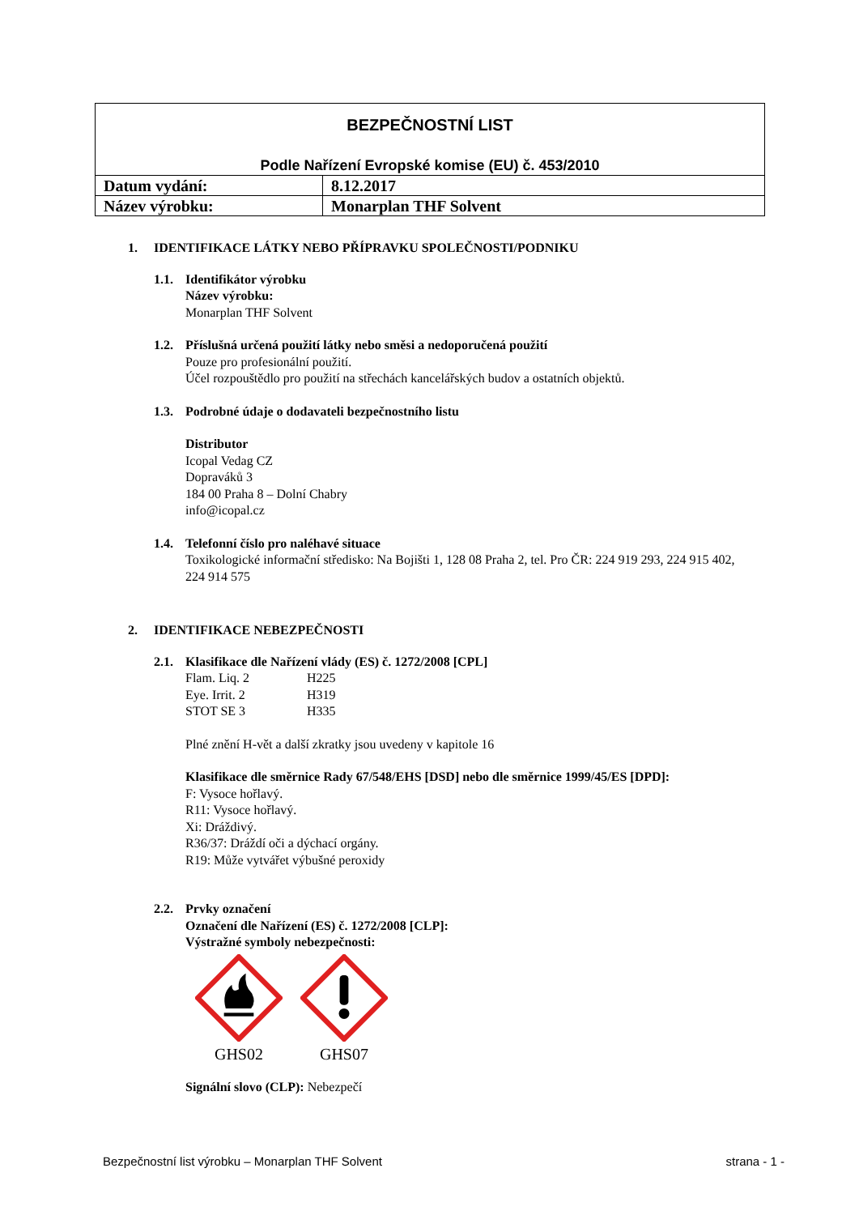| BEZPEČNOSTNÍ LIST Podle Nařízení Evropské komise (EU) č. 453/2010 | |
| Datum vydání: | 8.12.2017 |
| Název výrobku: | Monarplan THF Solvent |
1. IDENTIFIKACE LÁTKY NEBO PŘÍPRAVKU SPOLEČNOSTI/PODNIKU
1.1. Identifikátor výrobku
Název výrobku:
Monarplan THF Solvent
1.2. Příslušná určená použití látky nebo směsi a nedoporučená použití
Pouze pro profesionální použití.
Účel rozpouštědlo pro použití na střechách kancelářských budov a ostatních objektů.
1.3. Podrobné údaje o dodavateli bezpečnostního listu
Distributor
Icopal Vedag CZ
Dopraváků 3
184 00 Praha 8 – Dolní Chabry
info@icopal.cz
1.4. Telefonní číslo pro naléhavé situace
Toxikologické informační středisko: Na Bojišti 1, 128 08 Praha 2, tel. Pro ČR: 224 919 293, 224 915 402, 224 914 575
2. IDENTIFIKACE NEBEZPEČNOSTI
2.1. Klasifikace dle Nařízení vlády (ES) č. 1272/2008 [CPL]
Flam. Liq. 2 H225
Eye. Irrit. 2 H319
STOT SE 3 H335
Plné znění H-vět a další zkratky jsou uvedeny v kapitole 16
Klasifikace dle směrnice Rady 67/548/EHS [DSD] nebo dle směrnice 1999/45/ES [DPD]:
F: Vysoce hořlavý.
R11: Vysoce hořlavý.
Xi: Dráždivý.
R36/37: Dráždí oči a dýchací orgány.
R19: Může vytvářet výbušné peroxidy
2.2. Prvky označení
Označení dle Nařízení (ES) č. 1272/2008 [CLP]:
Výstražné symboly nebezpečnosti:
GHS02 GHS07
Signální slovo (CLP): Nebezpečí
Bezpečnostní list výrobku – Monarplan THF Solvent strana - 1 -